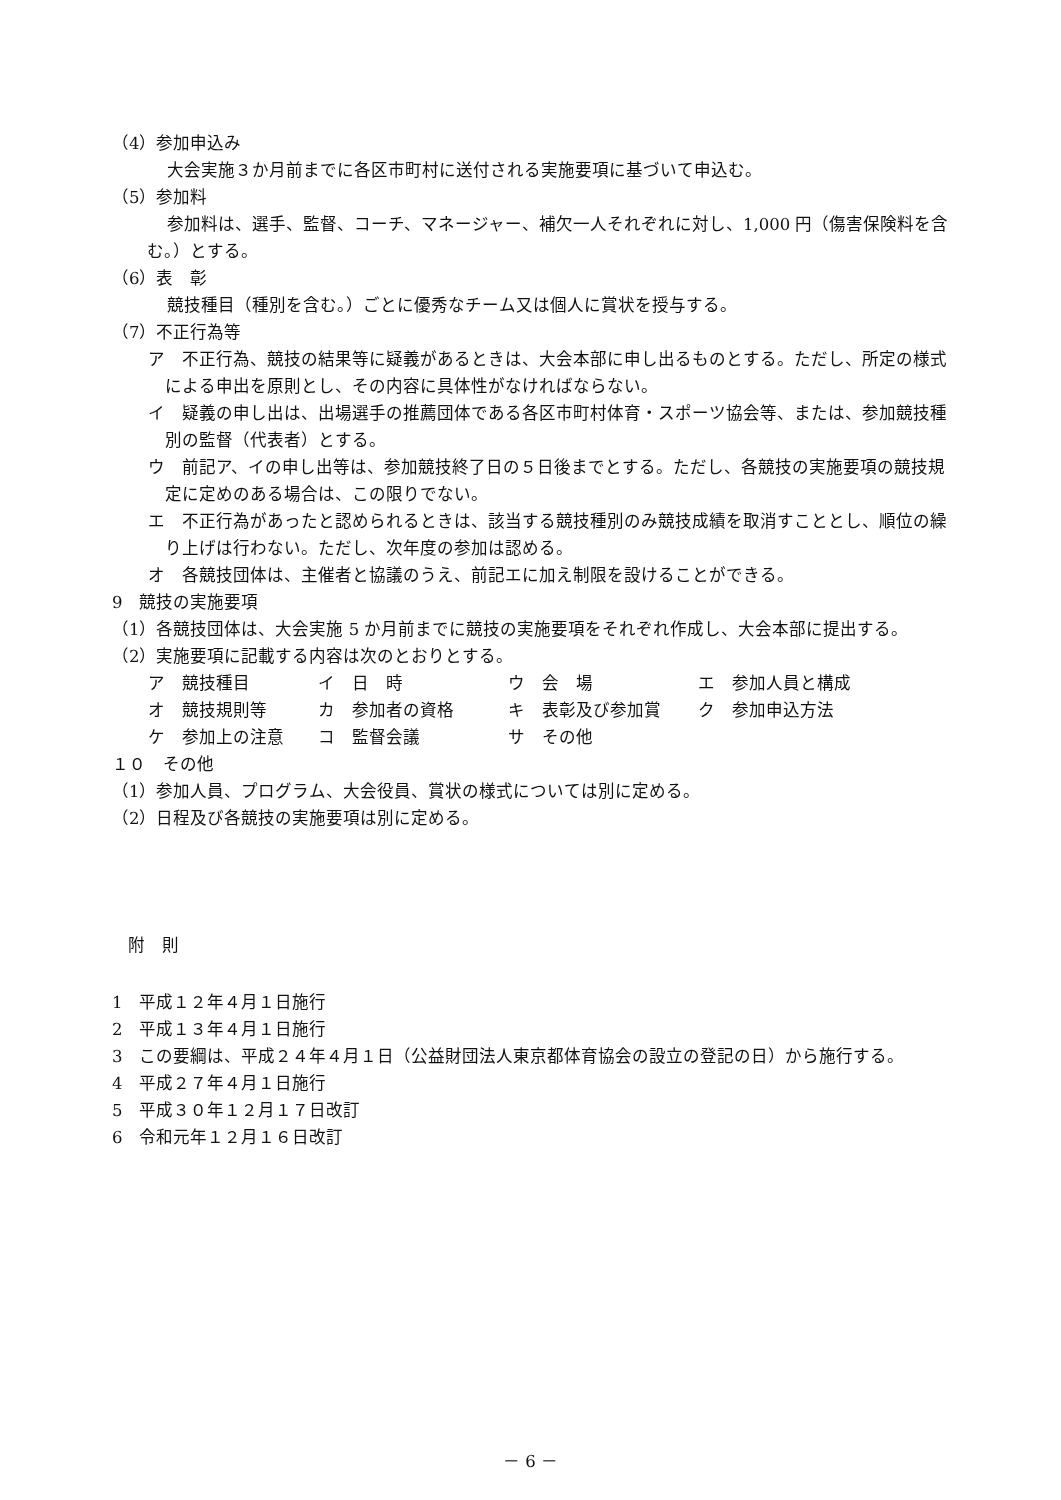（4）参加申込み
大会実施３か月前までに各区市町村に送付される実施要項に基づいて申込む。
（5）参加料
参加料は、選手、監督、コーチ、マネージャー、補欠一人それぞれに対し、1,000 円（傷害保険料を含む。）とする。
（6）表　彰
競技種目（種別を含む。）ごとに優秀なチーム又は個人に賞状を授与する。
（7）不正行為等
ア　不正行為、競技の結果等に疑義があるときは、大会本部に申し出るものとする。ただし、所定の様式による申出を原則とし、その内容に具体性がなければならない。
イ　疑義の申し出は、出場選手の推薦団体である各区市町村体育・スポーツ協会等、または、参加競技種別の監督（代表者）とする。
ウ　前記ア、イの申し出等は、参加競技終了日の５日後までとする。ただし、各競技の実施要項の競技規定に定めのある場合は、この限りでない。
エ　不正行為があったと認められるときは、該当する競技種別のみ競技成績を取消すこととし、順位の繰り上げは行わない。ただし、次年度の参加は認める。
オ　各競技団体は、主催者と協議のうえ、前記エに加え制限を設けることができる。
9　競技の実施要項
（1）各競技団体は、大会実施 5 か月前までに競技の実施要項をそれぞれ作成し、大会本部に提出する。
（2）実施要項に記載する内容は次のとおりとする。
ア　競技種目 イ　日　時 ウ　会　場 エ　参加人員と構成 オ　競技規則等 カ　参加者の資格 キ　表彰及び参加賞 ク　参加申込方法 ケ　参加上の注意 コ　監督会議 サ　その他
１０　その他
（1）参加人員、プログラム、大会役員、賞状の様式については別に定める。
（2）日程及び各競技の実施要項は別に定める。
附　則
1　平成１２年４月１日施行
2　平成１３年４月１日施行
3　この要綱は、平成２４年４月１日（公益財団法人東京都体育協会の設立の登記の日）から施行する。
4　平成２７年４月１日施行
5　平成３０年１２月１７日改訂
6　令和元年１２月１６日改訂
－ 6 －